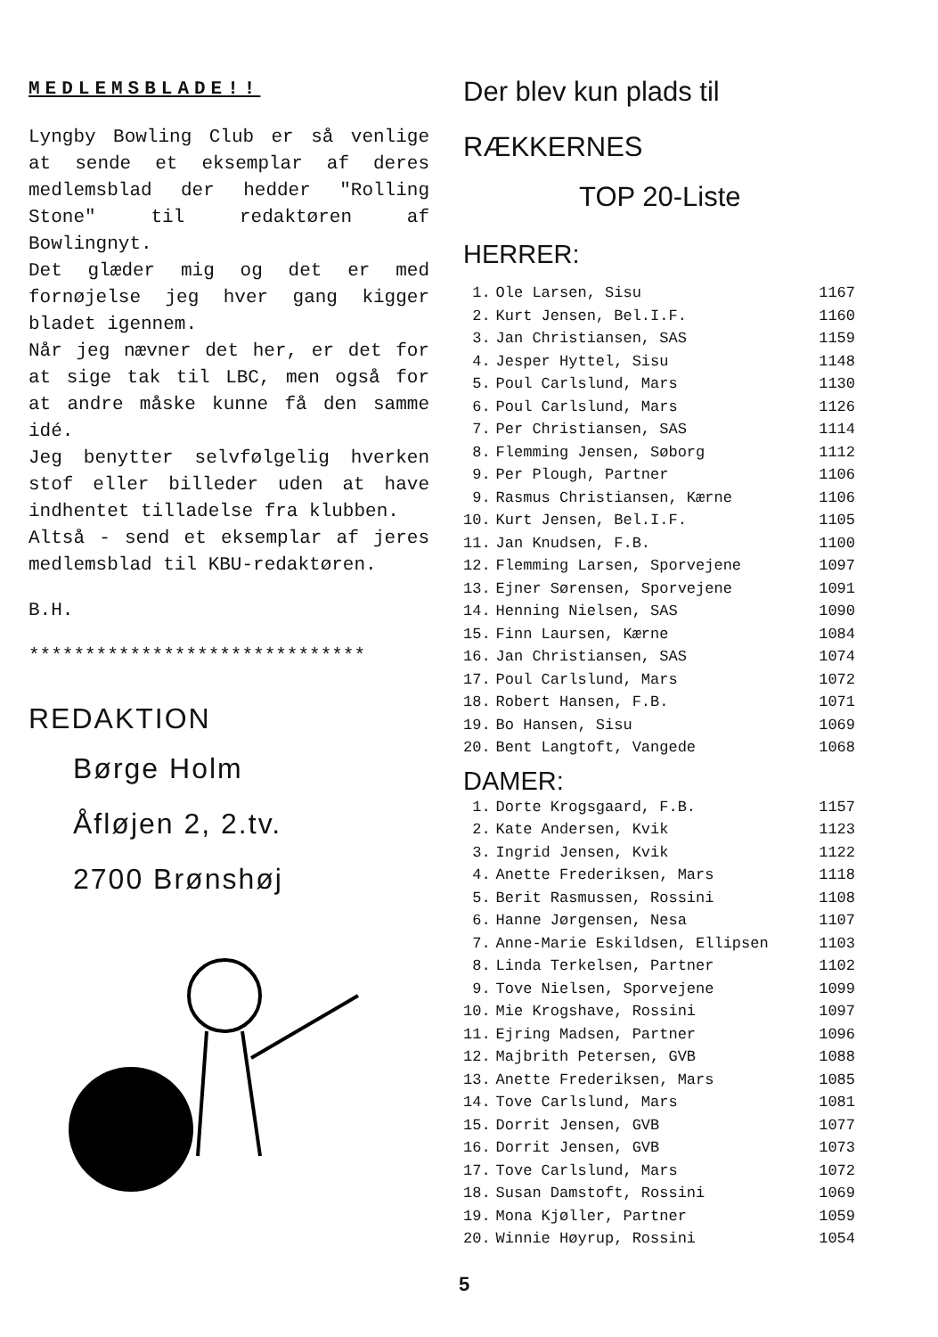MEDLEMSBLADE!!
Lyngby Bowling Club er så venlige at sende et eksemplar af deres medlemsblad der hedder "Rolling Stone" til redaktøren af Bowlingnyt.
Det glæder mig og det er med fornøjelse jeg hver gang kigger bladet igennem.
Når jeg nævner det her, er det for at sige tak til LBC, men også for at andre måske kunne få den samme idé.
Jeg benytter selvfølgelig hverken stof eller billeder uden at have indhentet tilladelse fra klubben.
Altså - send et eksemplar af jeres medlemsblad til KBU-redaktøren.
B.H.
******************************
REDAKTION
Børge Holm
Åfløjen 2, 2.tv.
2700 Brønshøj
Der blev kun plads til
RÆKKERNES
TOP 20-Liste
HERRER:
| 1. | Ole Larsen, Sisu | 1167 |
| 2. | Kurt Jensen, Bel.I.F. | 1160 |
| 3. | Jan Christiansen, SAS | 1159 |
| 4. | Jesper Hyttel, Sisu | 1148 |
| 5. | Poul Carlslund, Mars | 1130 |
| 6. | Poul Carlslund, Mars | 1126 |
| 7. | Per Christiansen, SAS | 1114 |
| 8. | Flemming Jensen, Søborg | 1112 |
| 9. | Per Plough, Partner | 1106 |
| 9. | Rasmus Christiansen, Kærne | 1106 |
| 10. | Kurt Jensen, Bel.I.F. | 1105 |
| 11. | Jan Knudsen, F.B. | 1100 |
| 12. | Flemming Larsen, Sporvejene | 1097 |
| 13. | Ejner Sørensen, Sporvejene | 1091 |
| 14. | Henning Nielsen, SAS | 1090 |
| 15. | Finn Laursen, Kærne | 1084 |
| 16. | Jan Christiansen, SAS | 1074 |
| 17. | Poul Carlslund, Mars | 1072 |
| 18. | Robert Hansen, F.B. | 1071 |
| 19. | Bo Hansen, Sisu | 1069 |
| 20. | Bent Langtoft, Vangede | 1068 |
DAMER:
| 1. | Dorte Krogsgaard, F.B. | 1157 |
| 2. | Kate Andersen, Kvik | 1123 |
| 3. | Ingrid Jensen, Kvik | 1122 |
| 4. | Anette Frederiksen, Mars | 1118 |
| 5. | Berit Rasmussen, Rossini | 1108 |
| 6. | Hanne Jørgensen, Nesa | 1107 |
| 7. | Anne-Marie Eskildsen, Ellipsen | 1103 |
| 8. | Linda Terkelsen, Partner | 1102 |
| 9. | Tove Nielsen, Sporvejene | 1099 |
| 10. | Mie Krogshave, Rossini | 1097 |
| 11. | Ejring Madsen, Partner | 1096 |
| 12. | Majbrith Petersen, GVB | 1088 |
| 13. | Anette Frederiksen, Mars | 1085 |
| 14. | Tove Carlslund, Mars | 1081 |
| 15. | Dorrit Jensen, GVB | 1077 |
| 16. | Dorrit Jensen, GVB | 1073 |
| 17. | Tove Carlslund, Mars | 1072 |
| 18. | Susan Damstoft, Rossini | 1069 |
| 19. | Mona Kjøller, Partner | 1059 |
| 20. | Winnie Høyrup, Rossini | 1054 |
5